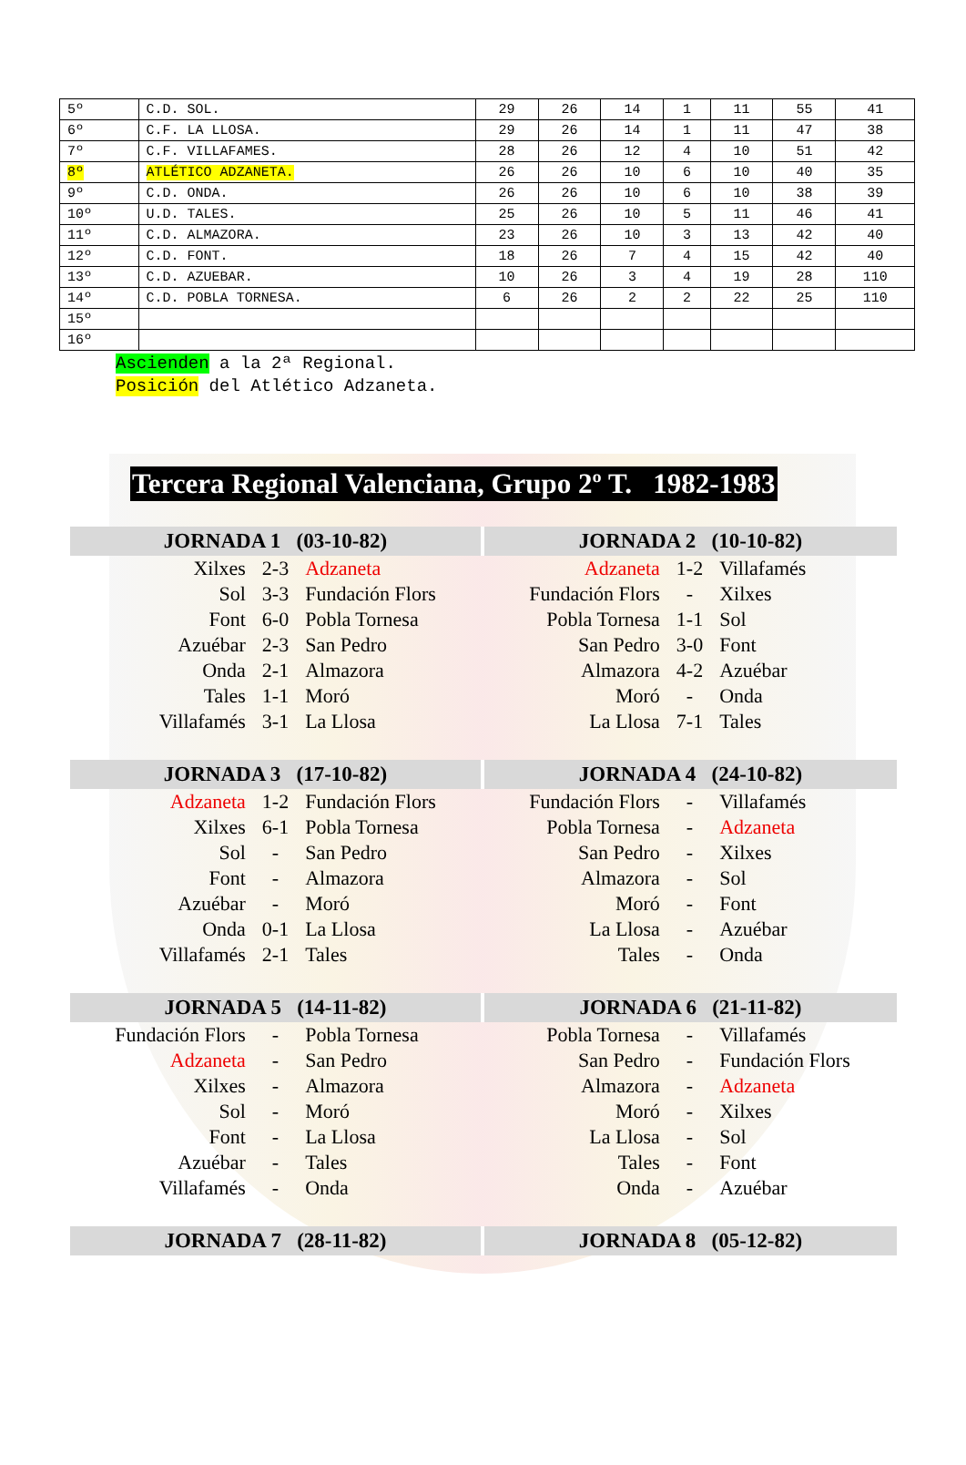| 5º | C.D. SOL. | 29 | 26 | 14 | 1 | 11 | 55 | 41 |
| 6º | C.F. LA LLOSA. | 29 | 26 | 14 | 1 | 11 | 47 | 38 |
| 7º | C.F. VILLAFAMES. | 28 | 26 | 12 | 4 | 10 | 51 | 42 |
| 8º | ATLÉTICO ADZANETA. | 26 | 26 | 10 | 6 | 10 | 40 | 35 |
| 9º | C.D. ONDA. | 26 | 26 | 10 | 6 | 10 | 38 | 39 |
| 10º | U.D. TALES. | 25 | 26 | 10 | 5 | 11 | 46 | 41 |
| 11º | C.D. ALMAZORA. | 23 | 26 | 10 | 3 | 13 | 42 | 40 |
| 12º | C.D. FONT. | 18 | 26 | 7 | 4 | 15 | 42 | 40 |
| 13º | C.D. AZUEBAR. | 10 | 26 | 3 | 4 | 19 | 28 | 110 |
| 14º | C.D. POBLA TORNESA. | 6 | 26 | 2 | 2 | 22 | 25 | 110 |
| 15º | | | | | | | | |
| 16º | | | | | | | | |
Ascienden a la 2ª Regional.
Posición del Atlético Adzaneta.
Tercera Regional Valenciana, Grupo 2º T. 1982-1983
| JORNADA 1 (03-10-82) | | | JORNADA 2 (10-10-82) | | |
| --- | --- | --- | --- | --- | --- |
| Xilxes | 2-3 | Adzaneta | Adzaneta | 1-2 | Villafamés |
| Sol | 3-3 | Fundación Flors | Fundación Flors | - | Xilxes |
| Font | 6-0 | Pobla Tornesa | Pobla Tornesa | 1-1 | Sol |
| Azuébar | 2-3 | San Pedro | San Pedro | 3-0 | Font |
| Onda | 2-1 | Almazora | Almazora | 4-2 | Azuébar |
| Tales | 1-1 | Moró | Moró | - | Onda |
| Villafamés | 3-1 | La Llosa | La Llosa | 7-1 | Tales |
| JORNADA 3 (17-10-82) | | | JORNADA 4 (24-10-82) | | |
| Adzaneta | 1-2 | Fundación Flors | Fundación Flors | - | Villafamés |
| Xilxes | 6-1 | Pobla Tornesa | Pobla Tornesa | - | Adzaneta |
| Sol | - | San Pedro | San Pedro | - | Xilxes |
| Font | - | Almazora | Almazora | - | Sol |
| Azuébar | - | Moró | Moró | - | Font |
| Onda | 0-1 | La Llosa | La Llosa | - | Azuébar |
| Villafamés | 2-1 | Tales | Tales | - | Onda |
| JORNADA 5 (14-11-82) | | | JORNADA 6 (21-11-82) | | |
| Fundación Flors | - | Pobla Tornesa | Pobla Tornesa | - | Villafamés |
| Adzaneta | - | San Pedro | San Pedro | - | Fundación Flors |
| Xilxes | - | Almazora | Almazora | - | Adzaneta |
| Sol | - | Moró | Moró | - | Xilxes |
| Font | - | La Llosa | La Llosa | - | Sol |
| Azuébar | - | Tales | Tales | - | Font |
| Villafamés | - | Onda | Onda | - | Azuébar |
| JORNADA 7 (28-11-82) | | | JORNADA 8 (05-12-82) | | |